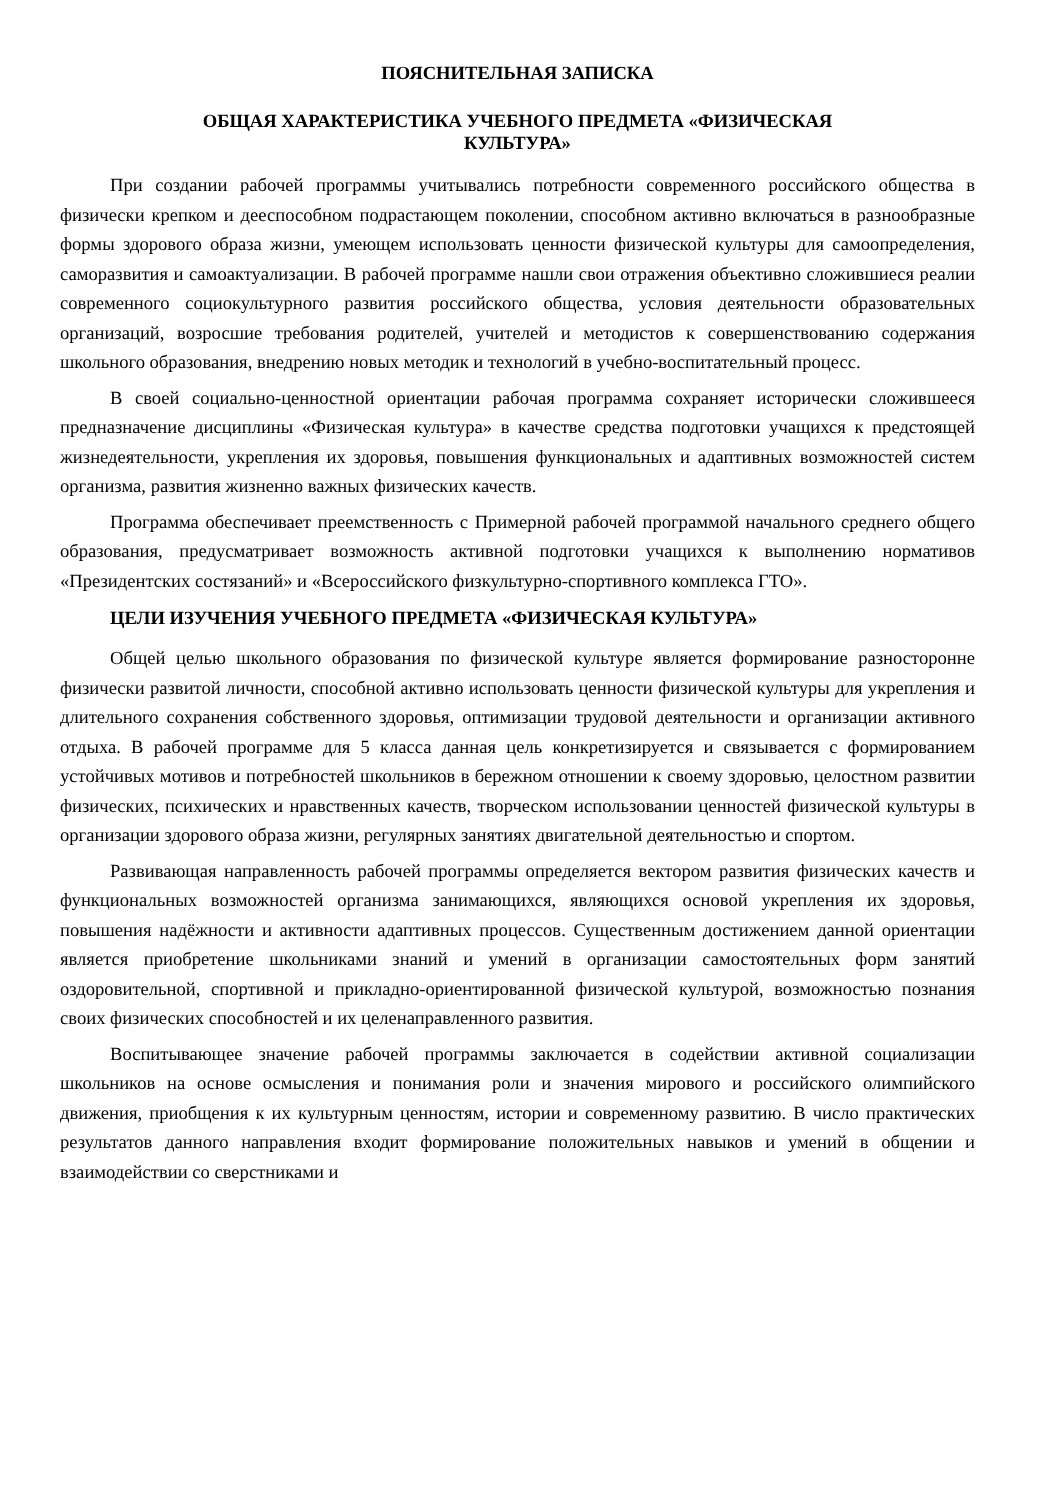ПОЯСНИТЕЛЬНАЯ ЗАПИСКА
ОБЩАЯ ХАРАКТЕРИСТИКА УЧЕБНОГО ПРЕДМЕТА «ФИЗИЧЕСКАЯ
КУЛЬТУРА»
При создании рабочей программы учитывались потребности современного российского общества в физически крепком и дееспособном подрастающем поколении, способном активно включаться в разнообразные формы здорового образа жизни, умеющем использовать ценности физической культуры для самоопределения, саморазвития и самоактуализации. В рабочей программе нашли свои отражения объективно сложившиеся реалии современного социокультурного развития российского общества, условия деятельности образовательных организаций, возросшие требования родителей, учителей и методистов к совершенствованию содержания школьного образования, внедрению новых методик и технологий в учебно-воспитательный процесс.
В своей социально-ценностной ориентации рабочая программа сохраняет исторически сложившееся предназначение дисциплины «Физическая культура» в качестве средства подготовки учащихся к предстоящей жизнедеятельности, укрепления их здоровья, повышения функциональных и адаптивных возможностей систем организма, развития жизненно важных физических качеств.
Программа обеспечивает преемственность с Примерной рабочей программой начального среднего общего образования, предусматривает возможность активной подготовки учащихся к выполнению нормативов «Президентских состязаний» и «Всероссийского физкультурно-спортивного комплекса ГТО».
ЦЕЛИ ИЗУЧЕНИЯ УЧЕБНОГО ПРЕДМЕТА «ФИЗИЧЕСКАЯ КУЛЬТУРА»
Общей целью школьного образования по физической культуре является формирование разносторонне физически развитой личности, способной активно использовать ценности физической культуры для укрепления и длительного сохранения собственного здоровья, оптимизации трудовой деятельности и организации активного отдыха. В рабочей программе для 5 класса данная цель конкретизируется и связывается с формированием устойчивых мотивов и потребностей школьников в бережном отношении к своему здоровью, целостном развитии физических, психических и нравственных качеств, творческом использовании ценностей физической культуры в организации здорового образа жизни, регулярных занятиях двигательной деятельностью и спортом.
Развивающая направленность рабочей программы определяется вектором развития физических качеств и функциональных возможностей организма занимающихся, являющихся основой укрепления их здоровья, повышения надёжности и активности адаптивных процессов. Существенным достижением данной ориентации является приобретение школьниками знаний и умений в организации самостоятельных форм занятий оздоровительной, спортивной и прикладно-ориентированной физической культурой, возможностью познания своих физических способностей и их целенаправленного развития.
Воспитывающее значение рабочей программы заключается в содействии активной социализации школьников на основе осмысления и понимания роли и значения мирового и российского олимпийского движения, приобщения к их культурным ценностям, истории и современному развитию. В число практических результатов данного направления входит формирование положительных навыков и умений в общении и взаимодействии со сверстниками и